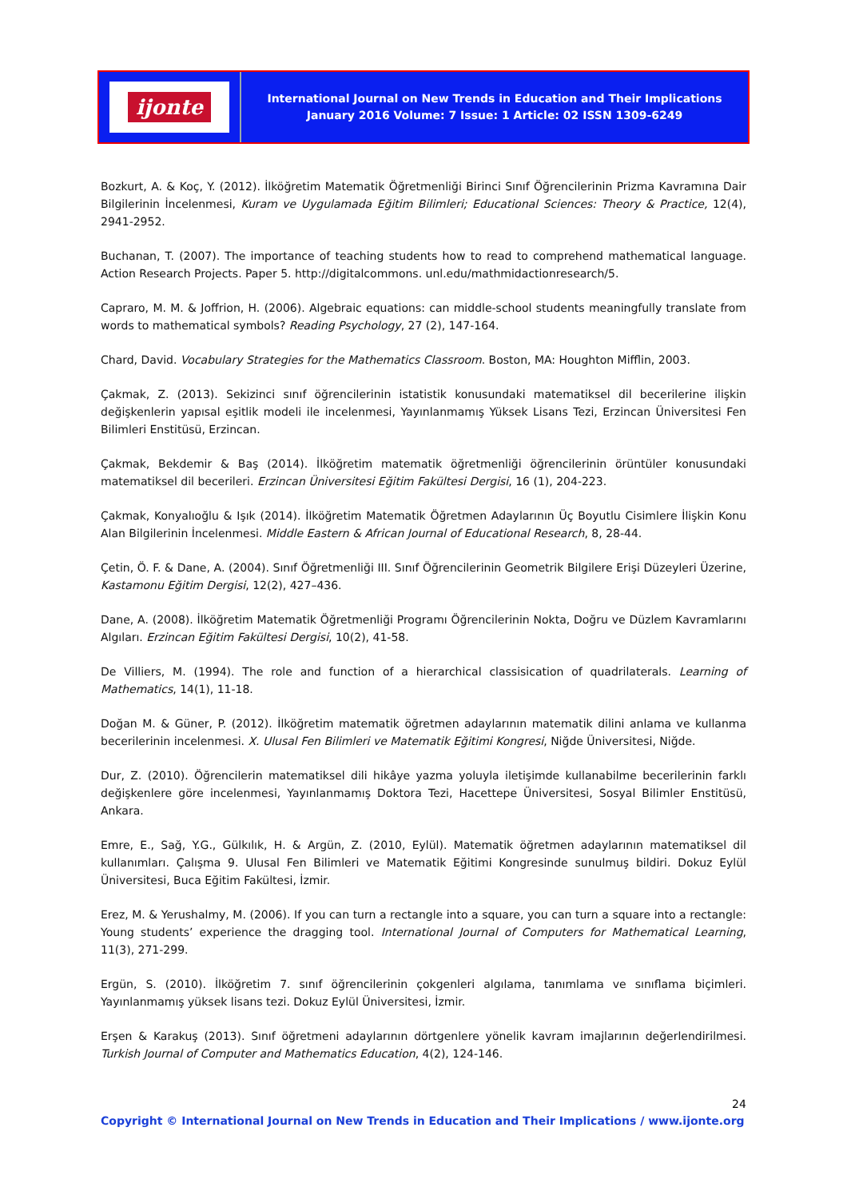ijonte
International Journal on New Trends in Education and Their Implications
January 2016 Volume: 7 Issue: 1 Article: 02 ISSN 1309-6249
Bozkurt, A. & Koç, Y. (2012). İlköğretim Matematik Öğretmenliği Birinci Sınıf Öğrencilerinin Prizma Kavramına Dair Bilgilerinin İncelenmesi, Kuram ve Uygulamada Eğitim Bilimleri; Educational Sciences: Theory & Practice, 12(4), 2941-2952.
Buchanan, T. (2007). The importance of teaching students how to read to comprehend mathematical language. Action Research Projects. Paper 5. http://digitalcommons. unl.edu/mathmidactionresearch/5.
Capraro, M. M. & Joffrion, H. (2006). Algebraic equations: can middle-school students meaningfully translate from words to mathematical symbols? Reading Psychology, 27 (2), 147-164.
Chard, David. Vocabulary Strategies for the Mathematics Classroom. Boston, MA: Houghton Mifflin, 2003.
Çakmak, Z. (2013). Sekizinci sınıf öğrencilerinin istatistik konusundaki matematiksel dil becerilerine ilişkin değişkenlerin yapısal eşitlik modeli ile incelenmesi, Yayınlanmamış Yüksek Lisans Tezi, Erzincan Üniversitesi Fen Bilimleri Enstitüsü, Erzincan.
Çakmak, Bekdemir & Baş (2014). İlköğretim matematik öğretmenliği öğrencilerinin örüntüler konusundaki matematiksel dil becerileri. Erzincan Üniversitesi Eğitim Fakültesi Dergisi, 16 (1), 204-223.
Çakmak, Konyalıoğlu & Işık (2014). İlköğretim Matematik Öğretmen Adaylarının Üç Boyutlu Cisimlere İlişkin Konu Alan Bilgilerinin İncelenmesi. Middle Eastern & African Journal of Educational Research, 8, 28-44.
Çetin, Ö. F. & Dane, A. (2004). Sınıf Öğretmenliği III. Sınıf Öğrencilerinin Geometrik Bilgilere Erişi Düzeyleri Üzerine, Kastamonu Eğitim Dergisi, 12(2), 427–436.
Dane, A. (2008). İlköğretim Matematik Öğretmenliği Programı Öğrencilerinin Nokta, Doğru ve Düzlem Kavramlarını Algıları. Erzincan Eğitim Fakültesi Dergisi, 10(2), 41-58.
De Villiers, M. (1994). The role and function of a hierarchical classisication of quadrilaterals. Learning of Mathematics, 14(1), 11-18.
Doğan M. & Güner, P. (2012). İlköğretim matematik öğretmen adaylarının matematik dilini anlama ve kullanma becerilerinin incelenmesi. X. Ulusal Fen Bilimleri ve Matematik Eğitimi Kongresi, Niğde Üniversitesi, Niğde.
Dur, Z. (2010). Öğrencilerin matematiksel dili hikâye yazma yoluyla iletişimde kullanabilme becerilerinin farklı değişkenlere göre incelenmesi, Yayınlanmamış Doktora Tezi, Hacettepe Üniversitesi, Sosyal Bilimler Enstitüsü, Ankara.
Emre, E., Sağ, Y.G., Gülkılık, H. & Argün, Z. (2010, Eylül). Matematik öğretmen adaylarının matematiksel dil kullanımları. Çalışma 9. Ulusal Fen Bilimleri ve Matematik Eğitimi Kongresinde sunulmuş bildiri. Dokuz Eylül Üniversitesi, Buca Eğitim Fakültesi, İzmir.
Erez, M. & Yerushalmy, M. (2006). If you can turn a rectangle into a square, you can turn a square into a rectangle: Young students’ experience the dragging tool. International Journal of Computers for Mathematical Learning, 11(3), 271-299.
Ergün, S. (2010). İlköğretim 7. sınıf öğrencilerinin çokgenleri algılama, tanımlama ve sınıflama biçimleri. Yayınlanmamış yüksek lisans tezi. Dokuz Eylül Üniversitesi, İzmir.
Erşen & Karakuş (2013). Sınıf öğretmeni adaylarının dörtgenlere yönelik kavram imajlarının değerlendirilmesi. Turkish Journal of Computer and Mathematics Education, 4(2), 124-146.
24
Copyright © International Journal on New Trends in Education and Their Implications / www.ijonte.org